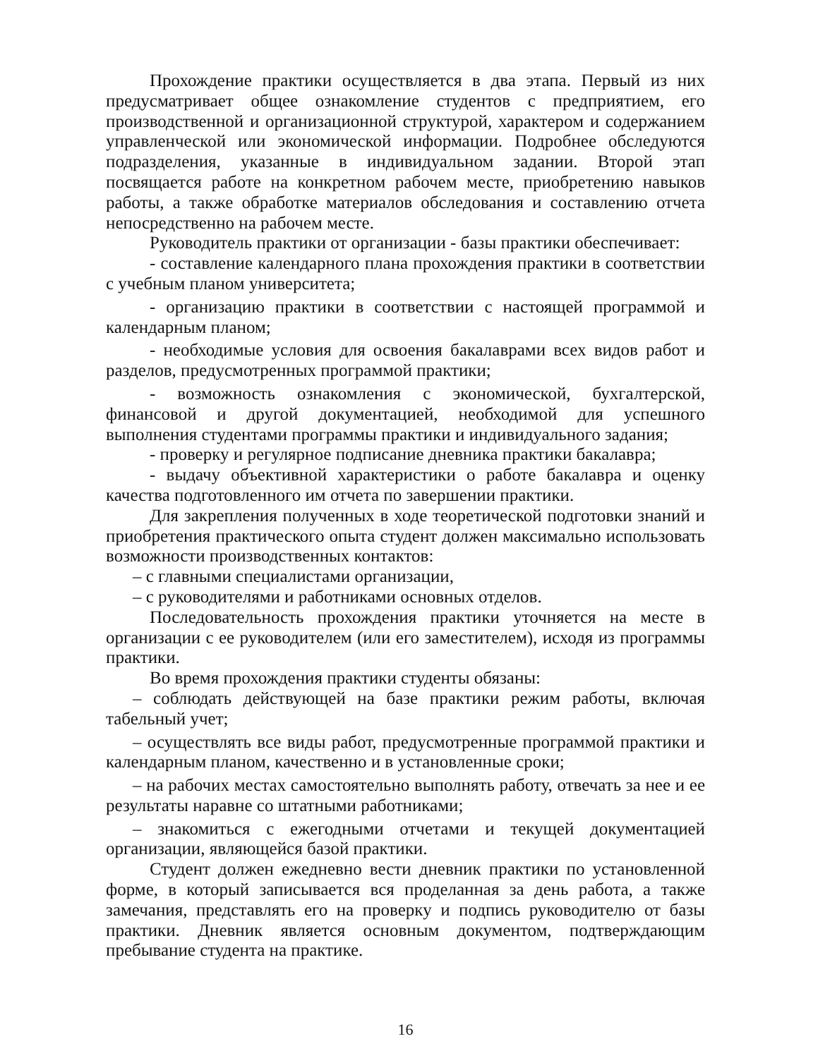Прохождение практики осуществляется в два этапа. Первый из них предусматривает общее ознакомление студентов с предприятием, его производственной и организационной структурой, характером и содержанием управленческой или экономической информации. Подробнее обследуются подразделения, указанные в индивидуальном задании. Второй этап посвящается работе на конкретном рабочем месте, приобретению навыков работы, а также обработке материалов обследования и составлению отчета непосредственно на рабочем месте.
Руководитель практики от организации - базы практики обеспечивает:
- составление календарного плана прохождения практики в соответствии с учебным планом университета;
- организацию практики в соответствии с настоящей программой и календарным планом;
- необходимые условия для освоения бакалаврами всех видов работ и разделов, предусмотренных программой практики;
- возможность ознакомления с экономической, бухгалтерской, финансовой и другой документацией, необходимой для успешного выполнения студентами программы практики и индивидуального задания;
- проверку и регулярное подписание дневника практики бакалавра;
- выдачу объективной характеристики о работе бакалавра и оценку качества подготовленного им отчета по завершении практики.
Для закрепления полученных в ходе теоретической подготовки знаний и приобретения практического опыта студент должен максимально использовать возможности производственных контактов:
– с главными специалистами организации,
– с руководителями и работниками основных отделов.
Последовательность прохождения практики уточняется на месте в организации с ее руководителем (или его заместителем), исходя из программы практики.
Во время прохождения практики студенты обязаны:
– соблюдать действующей на базе практики режим работы, включая табельный учет;
– осуществлять все виды работ, предусмотренные программой практики и календарным планом, качественно и в установленные сроки;
– на рабочих местах самостоятельно выполнять работу, отвечать за нее и ее результаты наравне со штатными работниками;
– знакомиться с ежегодными отчетами и текущей документацией организации, являющейся базой практики.
Студент должен ежедневно вести дневник практики по установленной форме, в который записывается вся проделанная за день работа, а также замечания, представлять его на проверку и подпись руководителю от базы практики. Дневник является основным документом, подтверждающим пребывание студента на практике.
16